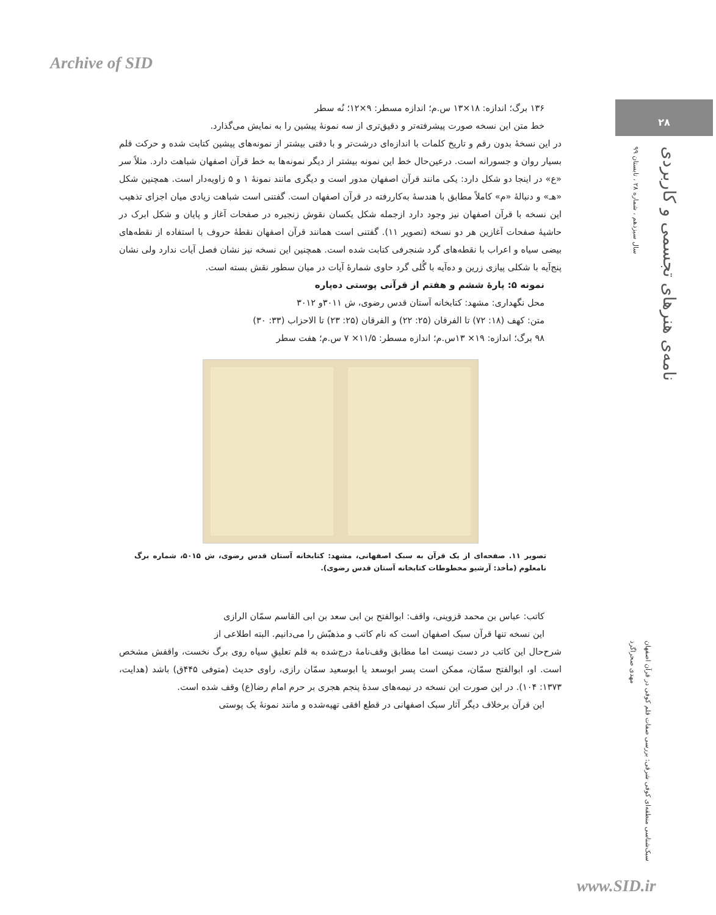Archive of SID
۲۸
سال سیزدهم ، شماره ۲۸ ، تابستان ۹۹
نامه‌ی هنرهای تجسمی و کاربردی
مهدی صحراگرد
سبک‌شناسی منطقه‌ای کوفی شرقی: بررسی صفات قلم کوفی در قرآن اصفهان
۱۳۶ برگ؛ اندازه: ۱۸×۱۳ س.م؛ اندازه مسطر: ۹×۱۲؛ نُه سطر
خط متن این نسخه صورت پیشرفته‌تر و دقیق‌تری از سه نمونهٔ پیشین را به نمایش می‌گذارد.
در این نسخهٔ بدون رقم و تاریخ کلمات با اندازه‌ای درشت‌تر و با دقتی بیشتر از نمونه‌های پیشین کتابت شده و حرکت قلم بسیار روان و جسورانه است. درعین‌حال خط این نمونه بیشتر از دیگر نمونه‌ها به خط قرآن اصفهان شباهت دارد. مثلاً سر «ع» در اینجا دو شکل دارد: یکی مانند قرآن اصفهان مدور است و دیگری مانند نمونهٔ ۱ و ۵ زاویه‌دار است. همچنین شکل «هـ» و دنبالهٔ «م» کاملاً مطابق با هندسهٔ به‌کاررفته در قرآن اصفهان است. گفتنی است شباهت زیادی میان اجزای تذهیب این نسخه با قرآن اصفهان نیز وجود دارد ازجمله شکل یکسان نقوش زنجیره در صفحات آغاز و پایان و شکل ابرک در حاشیهٔ صفحات آغازین هر دو نسخه (تصویر ۱۱). گفتنی است همانند قرآن اصفهان نقطهٔ حروف با استفاده از نقطه‌های بیضی سیاه و اعراب با نقطه‌های گرد شنجرفی کتابت شده است. همچنین این نسخه نیز نشان فصل آیات ندارد ولی نشان پنج‌آیه با شکلی پیازی زرین و ده‌آیه با گُلی گرد حاوی شمارهٔ آیات در میان سطور نقش بسته است.
نمونه ۵: پارهٔ ششم و هفتم از قرآنی پوستی ده‌پاره
محل نگهداری: مشهد: کتابخانه آستان قدس رضوی، ش ۳۰۱۱و ۳۰۱۲
متن: کهف (۱۸: ۷۲) تا الفرقان (۲۵: ۲۲) و الفرقان (۲۵: ۲۳) تا الاحزاب (۳۳: ۳۰)
۹۸ برگ؛ اندازه: ۱۹× ۱۳س.م؛ اندازه مسطر: ۱۱/۵× ۷ س.م؛ هفت سطر
تصویر ۱۱. صفحه‌ای از یک قرآن به سبک اصفهانی، مشهد: کتابخانه آستان قدس رضوی، ش ۵۰۱۵، شماره برگ نامعلوم (مأخذ: آرشیو مخطوطات کتابخانه آستان قدس رضوی).
کاتب: عباس بن محمد قزوینی، واقف: ابوالفتح بن ابی سعد بن ابی القاسم سمّان الرازی
این نسخه تنها قرآن سبک اصفهان است که نام کاتب و مذهبّش را می‌دانیم. البته اطلاعی از
شرح‌حال این کاتب در دست نیست اما مطابق وقف‌نامهٔ درج‌شده به قلم تعلیقِ سیاه روی برگ نخست، واقفش مشخص است. او، ابوالفتح سمّان، ممکن است پسر ابوسعد یا ابوسعید سمّان رازی، راوی حدیث (متوفی ۴۴۵ق) باشد (هدایت، ۱۳۷۳: ۱۰۴). در این صورت این نسخه در نیمه‌های سدهٔ پنجم هجری بر حرم امام رضا(ع) وقف شده است.
این قرآن برخلاف دیگر آثار سبک اصفهانی در قطع افقی تهیه‌شده و مانند نمونهٔ یک پوستی
www.SID.ir